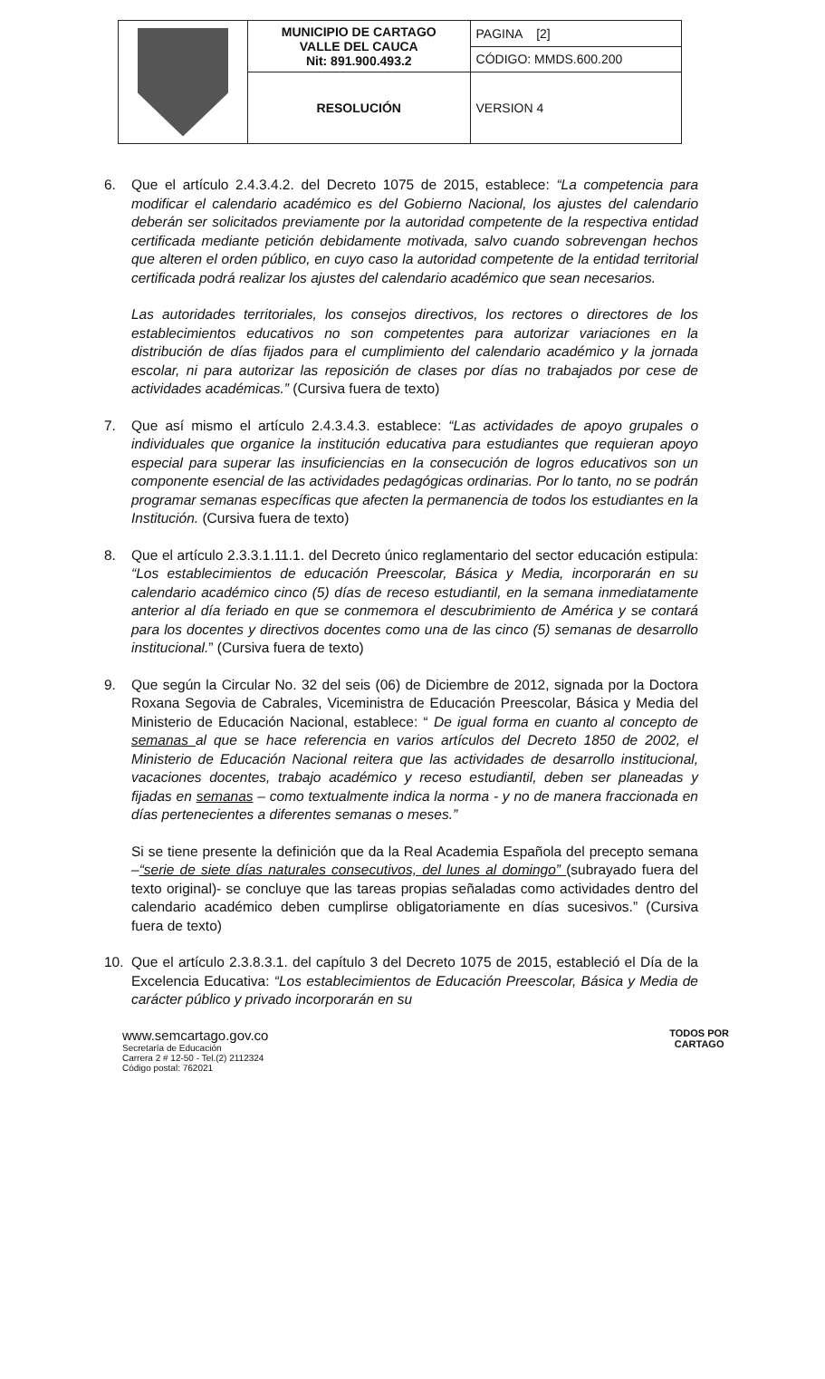| | MUNICIPIO DE CARTAGO VALLE DEL CAUCA Nit: 891.900.493.2 | PAGINA [2] |
| | | CÓDIGO: MMDS.600.200 |
| | RESOLUCIÓN | VERSION 4 |
6. Que el artículo 2.4.3.4.2. del Decreto 1075 de 2015, establece: “La competencia para modificar el calendario académico es del Gobierno Nacional, los ajustes del calendario deberán ser solicitados previamente por la autoridad competente de la respectiva entidad certificada mediante petición debidamente motivada, salvo cuando sobrevengan hechos que alteren el orden público, en cuyo caso la autoridad competente de la entidad territorial certificada podrá realizar los ajustes del calendario académico que sean necesarios.
Las autoridades territoriales, los consejos directivos, los rectores o directores de los establecimientos educativos no son competentes para autorizar variaciones en la distribución de días fijados para el cumplimiento del calendario académico y la jornada escolar, ni para autorizar las reposición de clases por días no trabajados por cese de actividades académicas.” (Cursiva fuera de texto)
7. Que así mismo el artículo 2.4.3.4.3. establece: “Las actividades de apoyo grupales o individuales que organice la institución educativa para estudiantes que requieran apoyo especial para superar las insuficiencias en la consecución de logros educativos son un componente esencial de las actividades pedagógicas ordinarias. Por lo tanto, no se podrán programar semanas específicas que afecten la permanencia de todos los estudiantes en la Institución. (Cursiva fuera de texto)
8. Que el artículo 2.3.3.1.11.1. del Decreto único reglamentario del sector educación estipula: “Los establecimientos de educación Preescolar, Básica y Media, incorporarán en su calendario académico cinco (5) días de receso estudiantil, en la semana inmediatamente anterior al día feriado en que se conmemora el descubrimiento de América y se contará para los docentes y directivos docentes como una de las cinco (5) semanas de desarrollo institucional.” (Cursiva fuera de texto)
9. Que según la Circular No. 32 del seis (06) de Diciembre de 2012, signada por la Doctora Roxana Segovia de Cabrales, Viceministra de Educación Preescolar, Básica y Media del Ministerio de Educación Nacional, establece: “ De igual forma en cuanto al concepto de semanas al que se hace referencia en varios artículos del Decreto 1850 de 2002, el Ministerio de Educación Nacional reitera que las actividades de desarrollo institucional, vacaciones docentes, trabajo académico y receso estudiantil, deben ser planeadas y fijadas en semanas – como textualmente indica la norma - y no de manera fraccionada en días pertenecientes a diferentes semanas o meses.”
Si se tiene presente la definición que da la Real Academia Española del precepto semana –“serie de siete días naturales consecutivos, del lunes al domingo” (subrayado fuera del texto original)- se concluye que las tareas propias señaladas como actividades dentro del calendario académico deben cumplirse obligatoriamente en días sucesivos.” (Cursiva fuera de texto)
10. Que el artículo 2.3.8.3.1. del capítulo 3 del Decreto 1075 de 2015, estableció el Día de la Excelencia Educativa: “Los establecimientos de Educación Preescolar, Básica y Media de carácter público y privado incorporarán en su
www.semcartago.gov.co
Secretaría de Educación
Carrera 2 # 12-50 - Tel.(2) 2112324
Código postal: 762021
TODOS POR
CARTAGO